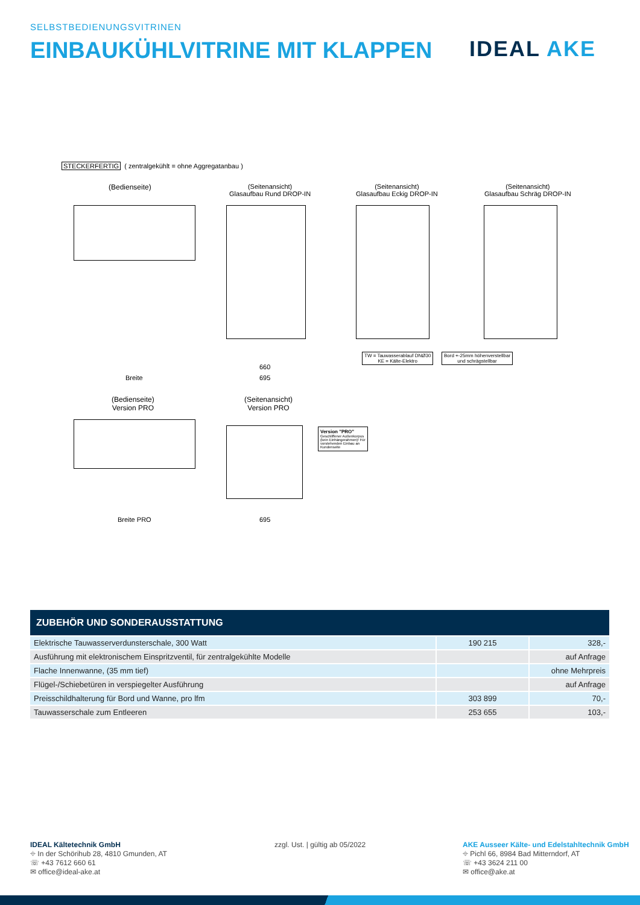SELBSTBEDIENUNGSVITRINEN
EINBAUKÜHLVITRINE MIT KLAPPEN IDEAL AKE
STECKERFERTIG ( zentralgekühlt = ohne Aggregatanbau )
(Bedienseite)
(Seitenansicht)
Glasaufbau Rund DROP-IN
(Seitenansicht)
Glasaufbau Eckig DROP-IN
(Seitenansicht)
Glasaufbau Schräg DROP-IN
TW = Tauwasserablauf DNØ30
KE = Kälte-Elektro
Bord +-25mm höhenverstellbar
und schrägstellbar
Breite
660
695
(Bedienseite)
Version PRO
(Seitenansicht)
Version PRO
Version "PRO"
Geschliffener Außenkorpus (kein Einhängerahmen)! Für vorstehenden Einbau an Kundenseite
Breite PRO 695
ZUBEHÖR UND SONDERAUSSTATTUNG
| Elektrische Tauwasserverdunsterschale, 300 Watt | 190 215 | 328,- |
| Ausführung mit elektronischem Einspritzventil, für zentralgekühlte Modelle | | auf Anfrage |
| Flache Innenwanne, (35 mm tief) | | ohne Mehrpreis |
| Flügel-/Schiebetüren in verspiegelter Ausführung | | auf Anfrage |
| Preisschildhalterung für Bord und Wanne, pro lfm | 303 899 | 70,- |
| Tauwasserschale zum Entleeren | 253 655 | 103,- |
IDEAL Kältetechnik GmbH
⌖ In der Schörihub 28, 4810 Gmunden, AT
☏ +43 7612 660 61
✉ office@ideal-ake.at
zzgl. Ust. | gültig ab 05/2022
AKE Ausseer Kälte- und Edelstahltechnik GmbH
⌖ Pichl 66, 8984 Bad Mitterndorf, AT
☏ +43 3624 211 00
✉ office@ake.at